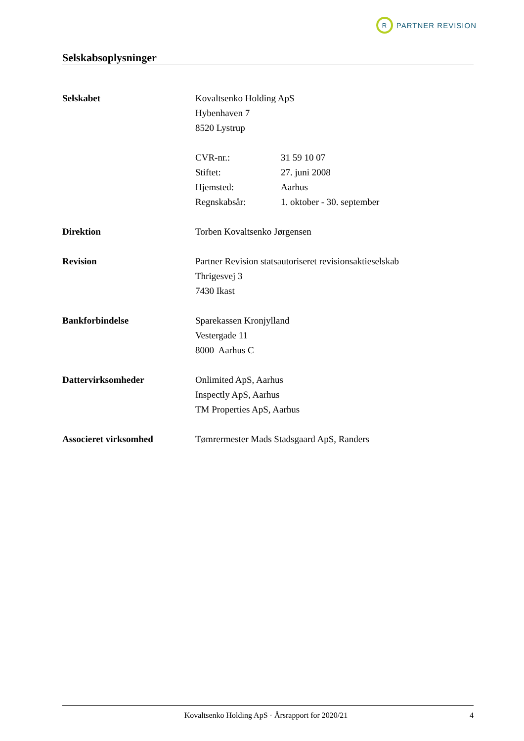R
PARTNER REVISION
Selskabsoplysninger
Selskabet Kovaltsenko Holding ApS
Hybenhaven 7
8520 Lystrup
CVR-nr.: 31 59 10 07
Stiftet: 27. juni 2008
Hjemsted: Aarhus
Regnskabsår: 1. oktober - 30. september
Direktion Torben Kovaltsenko Jørgensen
Revision Partner Revision statsautoriseret revisionsaktieselskab
Thrigesvej 3
7430 Ikast
Bankforbindelse Sparekassen Kronjylland
Vestergade 11
8000 Aarhus C
Dattervirksomheder Onlimited ApS, Aarhus
Inspectly ApS, Aarhus
TM Properties ApS, Aarhus
Associeret virksomhed Tømrermester Mads Stadsgaard ApS, Randers
Kovaltsenko Holding ApS · Årsrapport for 2020/21 4